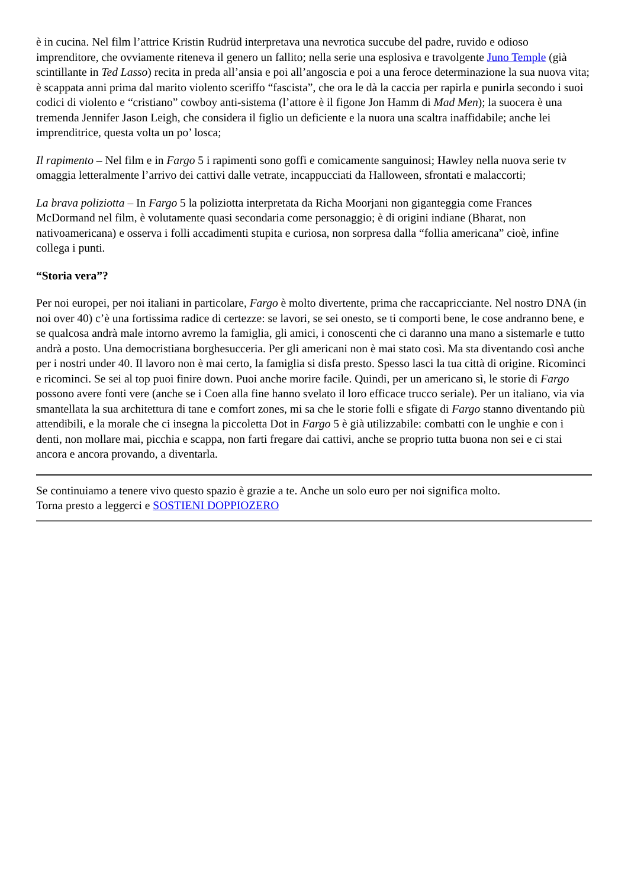è in cucina. Nel film l’attrice Kristin Rudrüd interpretava una nevrotica succube del padre, ruvido e odioso imprenditore, che ovviamente riteneva il genero un fallito; nella serie una esplosiva e travolgente Juno Temple (già scintillante in Ted Lasso) recita in preda all’ansia e poi all’angoscia e poi a una feroce determinazione la sua nuova vita; è scappata anni prima dal marito violento sceriffo “fascista”, che ora le dà la caccia per rapirla e punirla secondo i suoi codici di violento e “cristiano” cowboy anti-sistema (l’attore è il figone Jon Hamm di Mad Men); la suocera è una tremenda Jennifer Jason Leigh, che considera il figlio un deficiente e la nuora una scaltra inaffidabile; anche lei imprenditrice, questa volta un po’ losca;
Il rapimento – Nel film e in Fargo 5 i rapimenti sono goffi e comicamente sanguinosi; Hawley nella nuova serie tv omaggia letteralmente l’arrivo dei cattivi dalle vetrate, incappucciati da Halloween, sfrontati e malaccorti;
La brava poliziotta – In Fargo 5 la poliziotta interpretata da Richa Moorjani non giganteggia come Frances McDormand nel film, è volutamente quasi secondaria come personaggio; è di origini indiane (Bharat, non nativoamericana) e osserva i folli accadimenti stupita e curiosa, non sorpresa dalla “follia americana” cioè, infine collega i punti.
“Storia vera”?
Per noi europei, per noi italiani in particolare, Fargo è molto divertente, prima che raccapricciante. Nel nostro DNA (in noi over 40) c’è una fortissima radice di certezze: se lavori, se sei onesto, se ti comporti bene, le cose andranno bene, e se qualcosa andrà male intorno avremo la famiglia, gli amici, i conoscenti che ci daranno una mano a sistemarle e tutto andrà a posto. Una democristiana borghesucceria. Per gli americani non è mai stato così. Ma sta diventando così anche per i nostri under 40. Il lavoro non è mai certo, la famiglia si disfa presto. Spesso lasci la tua città di origine. Ricominci e ricominci. Se sei al top puoi finire down. Puoi anche morire facile. Quindi, per un americano sì, le storie di Fargo possono avere fonti vere (anche se i Coen alla fine hanno svelato il loro efficace trucco seriale). Per un italiano, via via smantellata la sua architettura di tane e comfort zones, mi sa che le storie folli e sfigate di Fargo stanno diventando più attendibili, e la morale che ci insegna la piccoletta Dot in Fargo 5 è già utilizzabile: combatti con le unghie e con i denti, non mollare mai, picchia e scappa, non farti fregare dai cattivi, anche se proprio tutta buona non sei e ci stai ancora e ancora provando, a diventarla.
Se continuiamo a tenere vivo questo spazio è grazie a te. Anche un solo euro per noi significa molto.
Torna presto a leggerci e SOSTIENI DOPPIOZERO